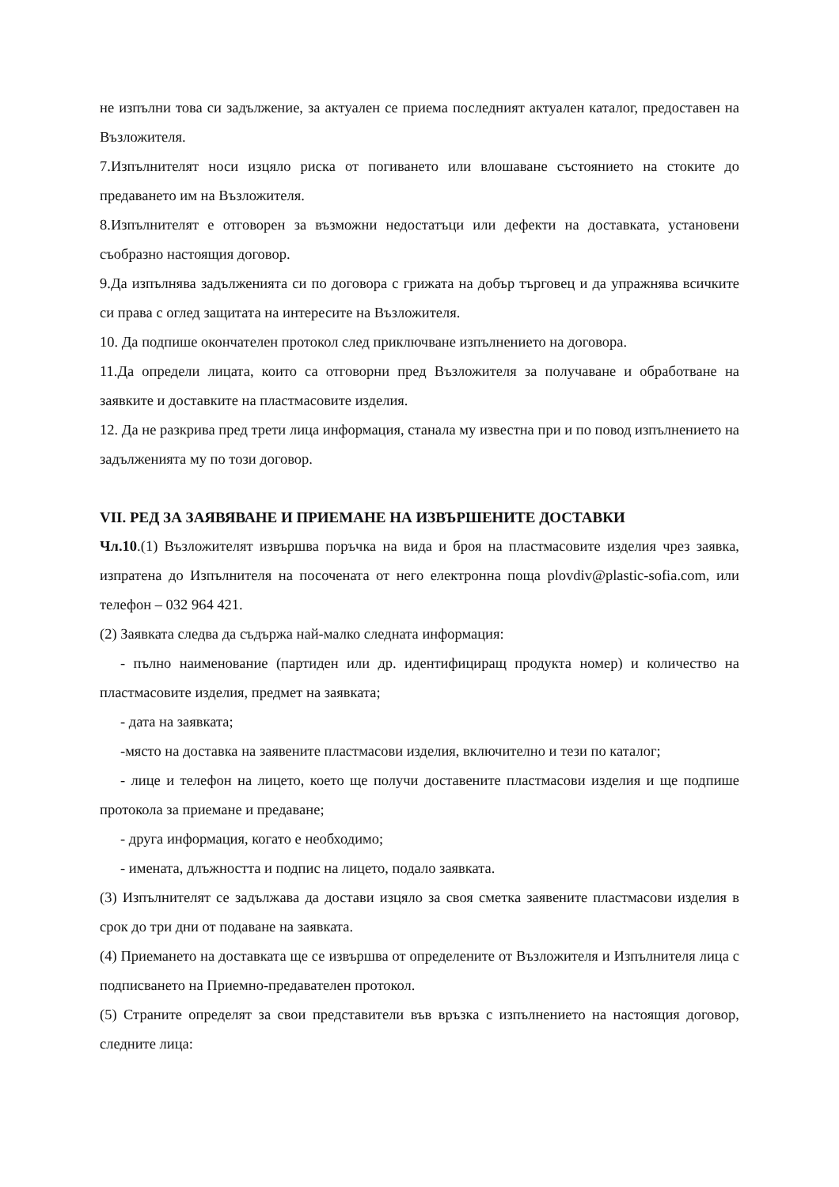не изпълни това си задължение, за актуален се приема последният актуален каталог, предоставен на Възложителя.
7.Изпълнителят носи изцяло риска от погиването или влошаване състоянието на стоките до предаването им на Възложителя.
8.Изпълнителят е отговорен за възможни недостатъци или дефекти на доставката, установени съобразно настоящия договор.
9.Да изпълнява задълженията си по договора с грижата на добър търговец и да упражнява всичките си права с оглед защитата на интересите на Възложителя.
10. Да подпише окончателен протокол след приключване изпълнението на договора.
11.Да определи лицата, които са отговорни пред Възложителя за получаване и обработване на заявките и доставките на пластмасовите изделия.
12. Да не разкрива пред трети лица информация, станала му известна при и по повод изпълнението на задълженията му по този договор.
VII. РЕД ЗА ЗАЯВЯВАНЕ И ПРИЕМАНЕ НА ИЗВЪРШЕНИТЕ ДОСТАВКИ
Чл.10.(1) Възложителят извършва поръчка на вида и броя на пластмасовите изделия чрез заявка, изпратена до Изпълнителя на посочената от него електронна поща plovdiv@plastic-sofia.com, или телефон – 032 964 421.
(2) Заявката следва да съдържа най-малко следната информация:
- пълно наименование (партиден или др. идентифициращ продукта номер) и количество на пластмасовите изделия, предмет на заявката;
- дата на заявката;
-място на доставка на заявените пластмасови изделия, включително и тези по каталог;
- лице и телефон на лицето, което ще получи доставените пластмасови изделия и ще подпише протокола за приемане и предаване;
- друга информация, когато е необходимо;
- имената, длъжността и подпис на лицето, подало заявката.
(3) Изпълнителят се задължава да достави изцяло за своя сметка заявените пластмасови изделия в срок до три дни от подаване на заявката.
(4) Приемането на доставката ще се извършва от определените от Възложителя и Изпълнителя лица с подписването на Приемно-предавателен протокол.
(5) Страните определят за свои представители във връзка с изпълнението на настоящия договор, следните лица: